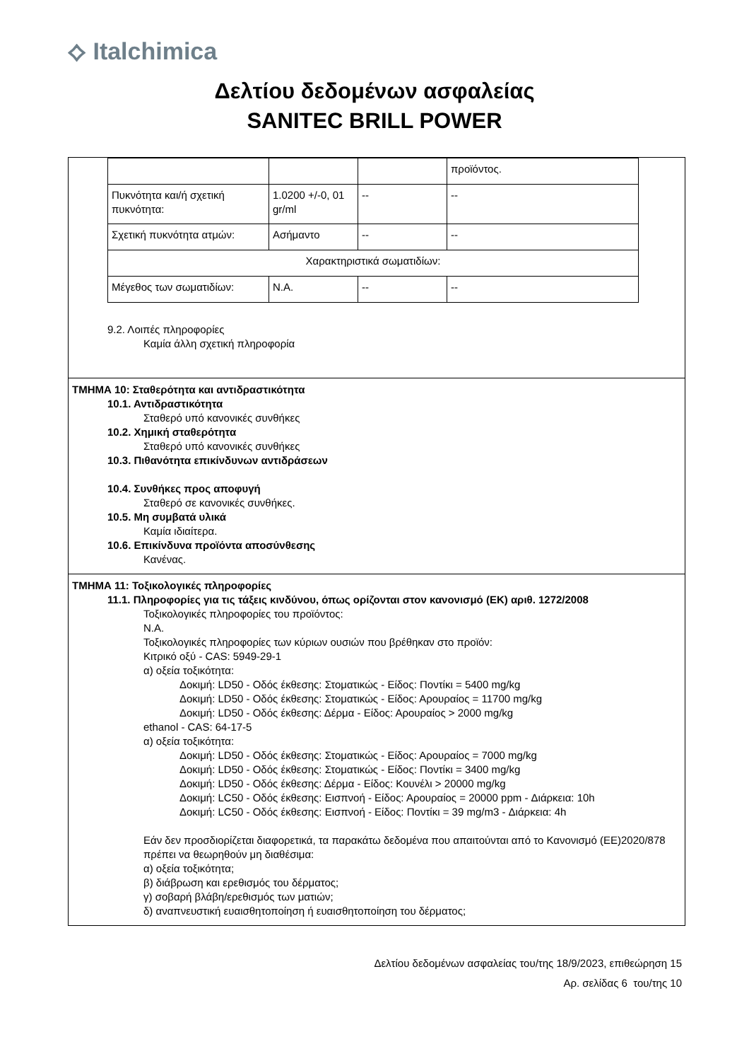⟡ Italchimica
Δελτίου δεδομένων ασφαλείας
SANITEC BRILL POWER
| | | | προϊόντος. |
| Πυκνότητα και/ή σχετική πυκνότητα: | 1.0200 +/-0, 01 gr/ml | -- | -- |
| Σχετική πυκνότητα ατμών: | Ασήμαντο | -- | -- |
| Χαρακτηριστικά σωματιδίων: | | | |
| Μέγεθος των σωματιδίων: | N.A. | -- | -- |
9.2. Λοιπές πληροφορίες
Καμία άλλη σχετική πληροφορία
ΤΜΗΜΑ 10: Σταθερότητα και αντιδραστικότητα
10.1. Αντιδραστικότητα
Σταθερό υπό κανονικές συνθήκες
10.2. Χημική σταθερότητα
Σταθερό υπό κανονικές συνθήκες
10.3. Πιθανότητα επικίνδυνων αντιδράσεων
10.4. Συνθήκες προς αποφυγή
Σταθερό σε κανονικές συνθήκες.
10.5. Μη συμβατά υλικά
Καμία ιδιαίτερα.
10.6. Επικίνδυνα προϊόντα αποσύνθεσης
Κανένας.
ΤΜΗΜΑ 11: Τοξικολογικές πληροφορίες
11.1. Πληροφορίες για τις τάξεις κινδύνου, όπως ορίζονται στον κανονισμό (ΕΚ) αριθ. 1272/2008
Τοξικολογικές πληροφορίες του προϊόντος:
N.A.
Τοξικολογικές πληροφορίες των κύριων ουσιών που βρέθηκαν στο προϊόν:
Κιτρικό οξύ - CAS: 5949-29-1
α) οξεία τοξικότητα:
Δοκιμή: LD50 - Οδός έκθεσης: Στοματικώς - Είδος: Ποντίκι = 5400 mg/kg
Δοκιμή: LD50 - Οδός έκθεσης: Στοματικώς - Είδος: Αρουραίος = 11700 mg/kg
Δοκιμή: LD50 - Οδός έκθεσης: Δέρμα - Είδος: Αρουραίος > 2000 mg/kg
ethanol - CAS: 64-17-5
α) οξεία τοξικότητα:
Δοκιμή: LD50 - Οδός έκθεσης: Στοματικώς - Είδος: Αρουραίος = 7000 mg/kg
Δοκιμή: LD50 - Οδός έκθεσης: Στοματικώς - Είδος: Ποντίκι = 3400 mg/kg
Δοκιμή: LD50 - Οδός έκθεσης: Δέρμα - Είδος: Κουνέλι > 20000 mg/kg
Δοκιμή: LC50 - Οδός έκθεσης: Εισπνοή - Είδος: Αρουραίος = 20000 ppm - Διάρκεια: 10h
Δοκιμή: LC50 - Οδός έκθεσης: Εισπνοή - Είδος: Ποντίκι = 39 mg/m3 - Διάρκεια: 4h
Εάν δεν προσδιορίζεται διαφορετικά, τα παρακάτω δεδομένα που απαιτούνται από το Κανονισμό (ΕΕ)2020/878 πρέπει να θεωρηθούν μη διαθέσιμα:
α) οξεία τοξικότητα;
β) διάβρωση και ερεθισμός του δέρματος;
γ) σοβαρή βλάβη/ερεθισμός των ματιών;
δ) αναπνευστική ευαισθητοποίηση ή ευαισθητοποίηση του δέρματος;
Δελτίου δεδομένων ασφαλείας του/της 18/9/2023, επιθεώρηση 15
Αρ. σελίδας 6 του/της 10